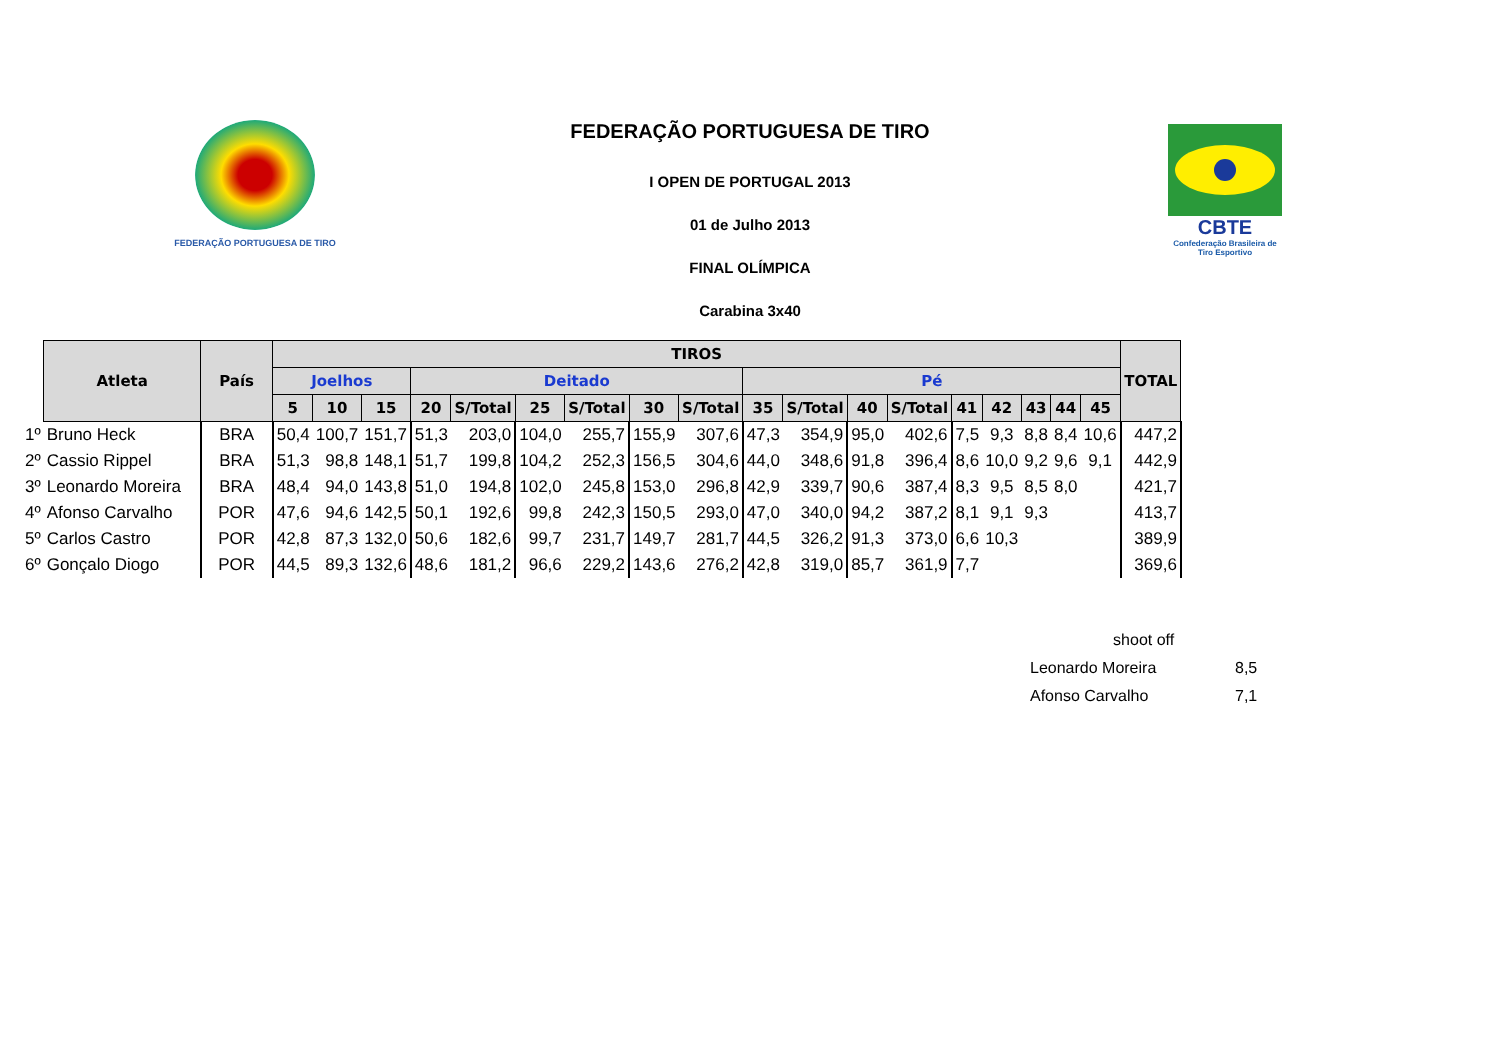FEDERAÇÃO PORTUGUESA DE TIRO
FEDERAÇÃO PORTUGUESA DE TIRO
I OPEN DE PORTUGAL 2013
01 de Julho 2013
FINAL OLÍMPICA
Carabina 3x40
CBTE
Confederação Brasileira de Tiro Esportivo
| | Atleta | País | TIROS | | | | | | | | | | | | | | | | | | TOTAL |
| | | | Joelhos | | | Deitado | | | | | | Pé | | | | | | | | | |
| | | | 5 | 10 | 15 | 20 | S/Total | 25 | S/Total | 30 | S/Total | 35 | S/Total | 40 | S/Total | 41 | 42 | 43 | 44 | 45 | |
| 1º | Bruno Heck | BRA | 50,4 | 100,7 | 151,7 | 51,3 | 203,0 | 104,0 | 255,7 | 155,9 | 307,6 | 47,3 | 354,9 | 95,0 | 402,6 | 7,5 | 9,3 | 8,8 | 8,4 | 10,6 | 447,2 |
| 2º | Cassio Rippel | BRA | 51,3 | 98,8 | 148,1 | 51,7 | 199,8 | 104,2 | 252,3 | 156,5 | 304,6 | 44,0 | 348,6 | 91,8 | 396,4 | 8,6 | 10,0 | 9,2 | 9,6 | 9,1 | 442,9 |
| 3º | Leonardo Moreira | BRA | 48,4 | 94,0 | 143,8 | 51,0 | 194,8 | 102,0 | 245,8 | 153,0 | 296,8 | 42,9 | 339,7 | 90,6 | 387,4 | 8,3 | 9,5 | 8,5 | 8,0 | | 421,7 |
| 4º | Afonso Carvalho | POR | 47,6 | 94,6 | 142,5 | 50,1 | 192,6 | 99,8 | 242,3 | 150,5 | 293,0 | 47,0 | 340,0 | 94,2 | 387,2 | 8,1 | 9,1 | 9,3 | | | 413,7 |
| 5º | Carlos Castro | POR | 42,8 | 87,3 | 132,0 | 50,6 | 182,6 | 99,7 | 231,7 | 149,7 | 281,7 | 44,5 | 326,2 | 91,3 | 373,0 | 6,6 | 10,3 | | | | 389,9 |
| 6º | Gonçalo Diogo | POR | 44,5 | 89,3 | 132,6 | 48,6 | 181,2 | 96,6 | 229,2 | 143,6 | 276,2 | 42,8 | 319,0 | 85,7 | 361,9 | 7,7 | | | | | 369,6 |
| shoot off | |
| Leonardo Moreira | 8,5 |
| Afonso Carvalho | 7,1 |